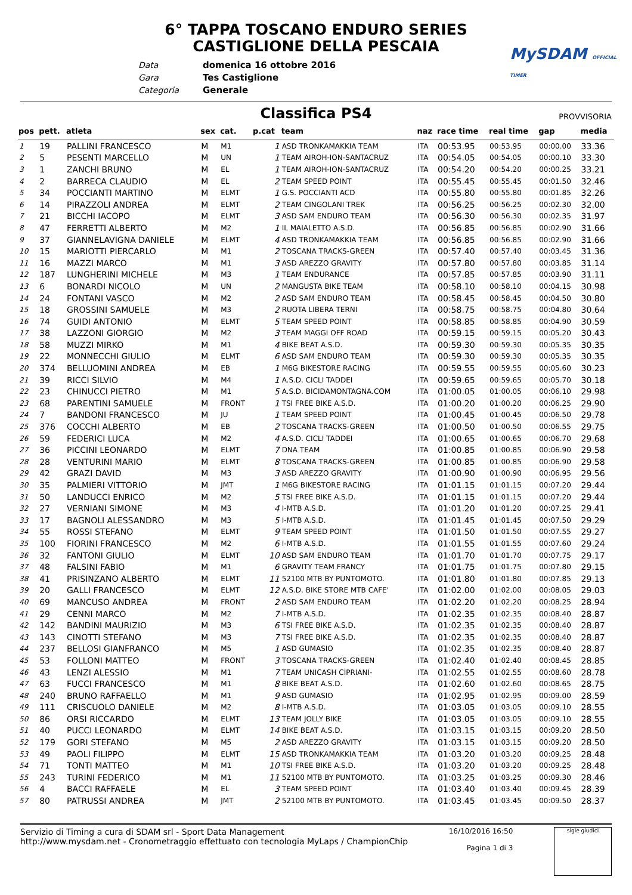6° TAPPA TOSCANO ENDURO SERIES
CASTIGLIONE DELLA PESCAIA
MySDAM OFFICIAL TIMER
Data domenica 16 ottobre 2016
Gara Tes Castiglione
Categoria Generale
Classifica PS4 PROVVISORIA
| pos | pett. | atleta | sex | cat. | p.cat | team | naz | race time | real time | gap | media |
| --- | --- | --- | --- | --- | --- | --- | --- | --- | --- | --- | --- |
| 1 | 19 | PALLINI FRANCESCO | M | M1 | 1 | ASD TRONKAMAKKIA TEAM | ITA | 00:53.95 | 00:53.95 | 00:00.00 | 33.36 |
| 2 | 5 | PESENTI MARCELLO | M | UN | 1 | TEAM AIROH-ION-SANTACRUZ | ITA | 00:54.05 | 00:54.05 | 00:00.10 | 33.30 |
| 3 | 1 | ZANCHI BRUNO | M | EL | 1 | TEAM AIROH-ION-SANTACRUZ | ITA | 00:54.20 | 00:54.20 | 00:00.25 | 33.21 |
| 4 | 2 | BARRECA CLAUDIO | M | EL | 2 | TEAM SPEED POINT | ITA | 00:55.45 | 00:55.45 | 00:01.50 | 32.46 |
| 5 | 34 | POCCIANTI MARTINO | M | ELMT | 1 | G.S. POCCIANTI ACD | ITA | 00:55.80 | 00:55.80 | 00:01.85 | 32.26 |
| 6 | 14 | PIRAZZOLI ANDREA | M | ELMT | 2 | TEAM CINGOLANI TREK | ITA | 00:56.25 | 00:56.25 | 00:02.30 | 32.00 |
| 7 | 21 | BICCHI IACOPO | M | ELMT | 3 | ASD SAM ENDURO TEAM | ITA | 00:56.30 | 00:56.30 | 00:02.35 | 31.97 |
| 8 | 47 | FERRETTI ALBERTO | M | M2 | 1 | IL MAIALETTO A.S.D. | ITA | 00:56.85 | 00:56.85 | 00:02.90 | 31.66 |
| 9 | 37 | GIANNELAVIGNA DANIELE | M | ELMT | 4 | ASD TRONKAMAKKIA TEAM | ITA | 00:56.85 | 00:56.85 | 00:02.90 | 31.66 |
| 10 | 15 | MARIOTTI PIERCARLO | M | M1 | 2 | TOSCANA TRACKS-GREEN | ITA | 00:57.40 | 00:57.40 | 00:03.45 | 31.36 |
| 11 | 16 | MAZZI MARCO | M | M1 | 3 | ASD AREZZO GRAVITY | ITA | 00:57.80 | 00:57.80 | 00:03.85 | 31.14 |
| 12 | 187 | LUNGHERINI MICHELE | M | M3 | 1 | TEAM ENDURANCE | ITA | 00:57.85 | 00:57.85 | 00:03.90 | 31.11 |
| 13 | 6 | BONARDI NICOLO | M | UN | 2 | MANGUSTA BIKE TEAM | ITA | 00:58.10 | 00:58.10 | 00:04.15 | 30.98 |
| 14 | 24 | FONTANI VASCO | M | M2 | 2 | ASD SAM ENDURO TEAM | ITA | 00:58.45 | 00:58.45 | 00:04.50 | 30.80 |
| 15 | 18 | GROSSINI SAMUELE | M | M3 | 2 | RUOTA LIBERA TERNI | ITA | 00:58.75 | 00:58.75 | 00:04.80 | 30.64 |
| 16 | 74 | GUIDI ANTONIO | M | ELMT | 5 | TEAM SPEED POINT | ITA | 00:58.85 | 00:58.85 | 00:04.90 | 30.59 |
| 17 | 38 | LAZZONI GIORGIO | M | M2 | 3 | TEAM MAGGI OFF ROAD | ITA | 00:59.15 | 00:59.15 | 00:05.20 | 30.43 |
| 18 | 58 | MUZZI MIRKO | M | M1 | 4 | BIKE BEAT A.S.D. | ITA | 00:59.30 | 00:59.30 | 00:05.35 | 30.35 |
| 19 | 22 | MONNECCHI GIULIO | M | ELMT | 6 | ASD SAM ENDURO TEAM | ITA | 00:59.30 | 00:59.30 | 00:05.35 | 30.35 |
| 20 | 374 | BELLUOMINI ANDREA | M | EB | 1 | M6G BIKESTORE RACING | ITA | 00:59.55 | 00:59.55 | 00:05.60 | 30.23 |
| 21 | 39 | RICCI SILVIO | M | M4 | 1 | A.S.D. CICLI TADDEI | ITA | 00:59.65 | 00:59.65 | 00:05.70 | 30.18 |
| 22 | 23 | CHINUCCI PIETRO | M | M1 | 5 | A.S.D. BICIDAMONTAGNA.COM | ITA | 01:00.05 | 01:00.05 | 00:06.10 | 29.98 |
| 23 | 68 | PARENTINI SAMUELE | M | FRONT | 1 | TSI FREE BIKE A.S.D. | ITA | 01:00.20 | 01:00.20 | 00:06.25 | 29.90 |
| 24 | 7 | BANDONI FRANCESCO | M | JU | 1 | TEAM SPEED POINT | ITA | 01:00.45 | 01:00.45 | 00:06.50 | 29.78 |
| 25 | 376 | COCCHI ALBERTO | M | EB | 2 | TOSCANA TRACKS-GREEN | ITA | 01:00.50 | 01:00.50 | 00:06.55 | 29.75 |
| 26 | 59 | FEDERICI LUCA | M | M2 | 4 | A.S.D. CICLI TADDEI | ITA | 01:00.65 | 01:00.65 | 00:06.70 | 29.68 |
| 27 | 36 | PICCINI LEONARDO | M | ELMT | 7 | DNA TEAM | ITA | 01:00.85 | 01:00.85 | 00:06.90 | 29.58 |
| 28 | 28 | VENTURINI MARIO | M | ELMT | 8 | TOSCANA TRACKS-GREEN | ITA | 01:00.85 | 01:00.85 | 00:06.90 | 29.58 |
| 29 | 42 | GRAZI DAVID | M | M3 | 3 | ASD AREZZO GRAVITY | ITA | 01:00.90 | 01:00.90 | 00:06.95 | 29.56 |
| 30 | 35 | PALMIERI VITTORIO | M | JMT | 1 | M6G BIKESTORE RACING | ITA | 01:01.15 | 01:01.15 | 00:07.20 | 29.44 |
| 31 | 50 | LANDUCCI ENRICO | M | M2 | 5 | TSI FREE BIKE A.S.D. | ITA | 01:01.15 | 01:01.15 | 00:07.20 | 29.44 |
| 32 | 27 | VERNIANI SIMONE | M | M3 | 4 | I-MTB A.S.D. | ITA | 01:01.20 | 01:01.20 | 00:07.25 | 29.41 |
| 33 | 17 | BAGNOLI ALESSANDRO | M | M3 | 5 | I-MTB A.S.D. | ITA | 01:01.45 | 01:01.45 | 00:07.50 | 29.29 |
| 34 | 55 | ROSSI STEFANO | M | ELMT | 9 | TEAM SPEED POINT | ITA | 01:01.50 | 01:01.50 | 00:07.55 | 29.27 |
| 35 | 100 | FIORINI FRANCESCO | M | M2 | 6 | I-MTB A.S.D. | ITA | 01:01.55 | 01:01.55 | 00:07.60 | 29.24 |
| 36 | 32 | FANTONI GIULIO | M | ELMT | 10 | ASD SAM ENDURO TEAM | ITA | 01:01.70 | 01:01.70 | 00:07.75 | 29.17 |
| 37 | 48 | FALSINI FABIO | M | M1 | 6 | GRAVITY TEAM FRANCY | ITA | 01:01.75 | 01:01.75 | 00:07.80 | 29.15 |
| 38 | 41 | PRISINZANO ALBERTO | M | ELMT | 11 | 52100 MTB BY PUNTOMOTO. | ITA | 01:01.80 | 01:01.80 | 00:07.85 | 29.13 |
| 39 | 20 | GALLI FRANCESCO | M | ELMT | 12 | A.S.D. BIKE STORE MTB CAFE' | ITA | 01:02.00 | 01:02.00 | 00:08.05 | 29.03 |
| 40 | 69 | MANCUSO ANDREA | M | FRONT | 2 | ASD SAM ENDURO TEAM | ITA | 01:02.20 | 01:02.20 | 00:08.25 | 28.94 |
| 41 | 29 | CENNI MARCO | M | M2 | 7 | I-MTB A.S.D. | ITA | 01:02.35 | 01:02.35 | 00:08.40 | 28.87 |
| 42 | 142 | BANDINI MAURIZIO | M | M3 | 6 | TSI FREE BIKE A.S.D. | ITA | 01:02.35 | 01:02.35 | 00:08.40 | 28.87 |
| 43 | 143 | CINOTTI STEFANO | M | M3 | 7 | TSI FREE BIKE A.S.D. | ITA | 01:02.35 | 01:02.35 | 00:08.40 | 28.87 |
| 44 | 237 | BELLOSI GIANFRANCO | M | M5 | 1 | ASD GUMASIO | ITA | 01:02.35 | 01:02.35 | 00:08.40 | 28.87 |
| 45 | 53 | FOLLONI MATTEO | M | FRONT | 3 | TOSCANA TRACKS-GREEN | ITA | 01:02.40 | 01:02.40 | 00:08.45 | 28.85 |
| 46 | 43 | LENZI ALESSIO | M | M1 | 7 | TEAM UNICASH CIPRIANI- | ITA | 01:02.55 | 01:02.55 | 00:08.60 | 28.78 |
| 47 | 63 | FUCCI FRANCESCO | M | M1 | 8 | BIKE BEAT A.S.D. | ITA | 01:02.60 | 01:02.60 | 00:08.65 | 28.75 |
| 48 | 240 | BRUNO RAFFAELLO | M | M1 | 9 | ASD GUMASIO | ITA | 01:02.95 | 01:02.95 | 00:09.00 | 28.59 |
| 49 | 111 | CRISCUOLO DANIELE | M | M2 | 8 | I-MTB A.S.D. | ITA | 01:03.05 | 01:03.05 | 00:09.10 | 28.55 |
| 50 | 86 | ORSI RICCARDO | M | ELMT | 13 | TEAM JOLLY BIKE | ITA | 01:03.05 | 01:03.05 | 00:09.10 | 28.55 |
| 51 | 40 | PUCCI LEONARDO | M | ELMT | 14 | BIKE BEAT A.S.D. | ITA | 01:03.15 | 01:03.15 | 00:09.20 | 28.50 |
| 52 | 179 | GORI STEFANO | M | M5 | 2 | ASD AREZZO GRAVITY | ITA | 01:03.15 | 01:03.15 | 00:09.20 | 28.50 |
| 53 | 49 | PAOLI FILIPPO | M | ELMT | 15 | ASD TRONKAMAKKIA TEAM | ITA | 01:03.20 | 01:03.20 | 00:09.25 | 28.48 |
| 54 | 71 | TONTI MATTEO | M | M1 | 10 | TSI FREE BIKE A.S.D. | ITA | 01:03.20 | 01:03.20 | 00:09.25 | 28.48 |
| 55 | 243 | TURINI FEDERICO | M | M1 | 11 | 52100 MTB BY PUNTOMOTO. | ITA | 01:03.25 | 01:03.25 | 00:09.30 | 28.46 |
| 56 | 4 | BACCI RAFFAELE | M | EL | 3 | TEAM SPEED POINT | ITA | 01:03.40 | 01:03.40 | 00:09.45 | 28.39 |
| 57 | 80 | PATRUSSI ANDREA | M | JMT | 2 | 52100 MTB BY PUNTOMOTO. | ITA | 01:03.45 | 01:03.45 | 00:09.50 | 28.37 |
Servizio di Timing a cura di SDAM srl - Sport Data Management
http://www.mysdam.net - Cronometraggio effettuato con tecnologia MyLaps / ChampionChip
16/10/2016 16:50
Pagina 1 di 3
sigle giudici